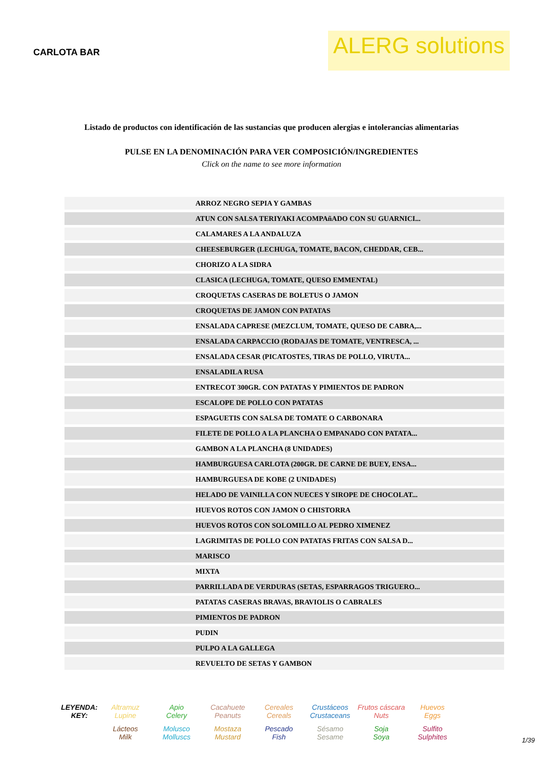CARLOTA BAR
ALERG solutions
Listado de productos con identificación de las sustancias que producen alergias e intolerancias alimentarias
PULSE EN LA DENOMINACIÓN PARA VER COMPOSICIÓN/INGREDIENTES
Click on the name to see more information
| | ARROZ NEGRO SEPIA Y GAMBAS |
| | ATUN CON SALSA TERIYAKI ACOMPAñADO CON SU GUARNICI... |
| | CALAMARES A LA ANDALUZA |
| | CHEESEBURGER (LECHUGA, TOMATE, BACON, CHEDDAR, CEB... |
| | CHORIZO A LA SIDRA |
| | CLASICA (LECHUGA, TOMATE, QUESO EMMENTAL) |
| | CROQUETAS CASERAS DE BOLETUS O JAMON |
| | CROQUETAS DE JAMON CON PATATAS |
| | ENSALADA CAPRESE (MEZCLUM, TOMATE, QUESO DE CABRA,... |
| | ENSALADA CARPACCIO (RODAJAS DE TOMATE, VENTRESCA, ... |
| | ENSALADA CESAR (PICATOSTES, TIRAS DE POLLO, VIRUTA... |
| | ENSALADILA RUSA |
| | ENTRECOT 300GR. CON PATATAS Y PIMIENTOS DE PADRON |
| | ESCALOPE DE POLLO CON PATATAS |
| | ESPAGUETIS CON SALSA DE TOMATE O CARBONARA |
| | FILETE DE POLLO A LA PLANCHA O EMPANADO CON PATATA... |
| | GAMBON A LA PLANCHA (8 UNIDADES) |
| | HAMBURGUESA CARLOTA (200GR. DE CARNE DE BUEY, ENSA... |
| | HAMBURGUESA DE KOBE (2 UNIDADES) |
| | HELADO DE VAINILLA CON NUECES Y SIROPE DE CHOCOLAT... |
| | HUEVOS ROTOS CON JAMON O CHISTORRA |
| | HUEVOS ROTOS CON SOLOMILLO AL PEDRO XIMENEZ |
| | LAGRIMITAS DE POLLO CON PATATAS FRITAS CON SALSA D... |
| | MARISCO |
| | MIXTA |
| | PARRILLADA DE VERDURAS (SETAS, ESPARRAGOS TRIGUERO... |
| | PATATAS CASERAS BRAVAS, BRAVIOLIS O CABRALES |
| | PIMIENTOS DE PADRON |
| | PUDIN |
| | PULPO A LA GALLEGA |
| | REVUELTO DE SETAS Y GAMBON |
LEYENDA:
KEY:
Altramuz
Lupine
Apio
Celery
Cacahuete
Peanuts
Cereales
Cereals
Crustáceos
Crustaceans
Frutos cáscara
Nuts
Huevos
Eggs
Lácteos
Milk
Molusco
Molluscs
Mostaza
Mustard
Pescado
Fish
Sésamo
Sesame
Soja
Soya
Sulfito
Sulphites
1/39